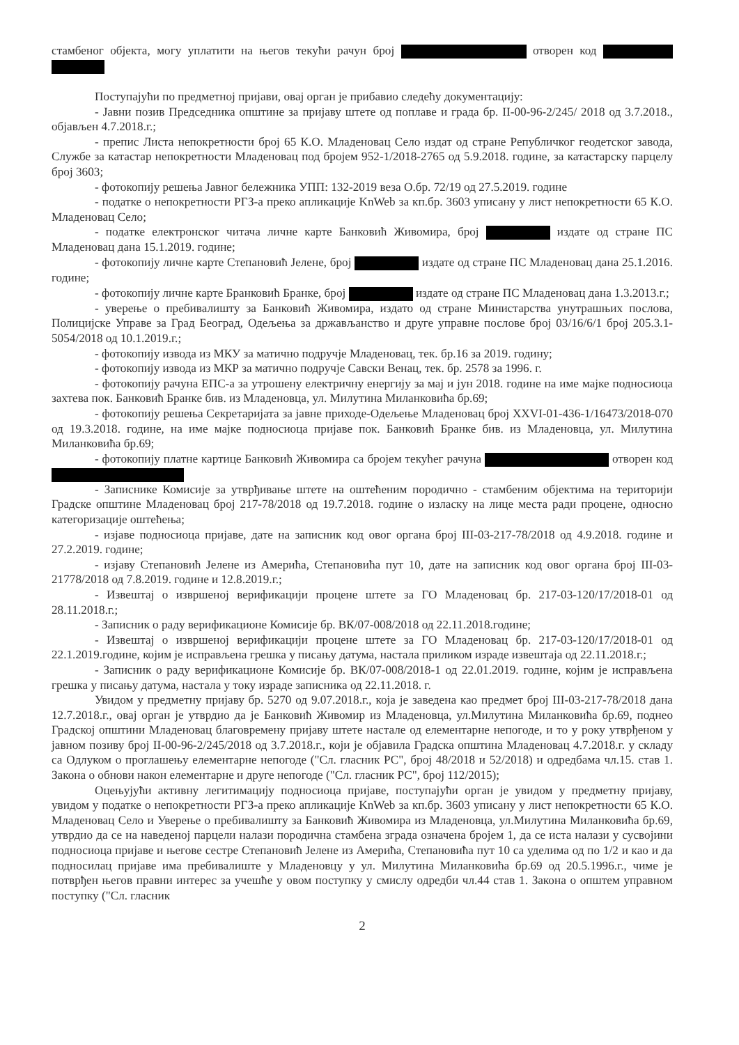стамбеног објекта, могу уплатити на његов текући рачун број отворен код
Поступајући по предметној пријави, овај орган је прибавио следећу документацију:
- Јавни позив Председника општине за пријаву штете од поплаве и града бр. II-00-96-2/245/ 2018 од 3.7.2018., објављен 4.7.2018.г.;
- препис Листа непокретности број 65 К.О. Младеновац Село издат од стране Републичког геодетског завода, Службе за катастар непокретности Младеновац под бројем 952-1/2018-2765 од 5.9.2018. године, за катастарску парцелу број 3603;
- фотокопију решења Јавног бележника УПП: 132-2019 веза О.бр. 72/19 од 27.5.2019. године
- податке о непокретности РГЗ-а преко апликације KnWeb за кп.бр. 3603 уписану у лист непокретности 65 К.О. Младеновац Село;
- податке електронског читача личне карте Банковић Живомира, број издате од стране ПС Младеновац дана 15.1.2019. године;
- фотокопију личне карте Степановић Јелене, број издате од стране ПС Младеновац дана 25.1.2016. године;
- фотокопију личне карте Бранковић Бранке, број издате од стране ПС Младеновац дана 1.3.2013.г.;
- уверење о пребивалишту за Банковић Живомира, издато од стране Министарства унутрашњих послова, Полицијске Управе за Град Београд, Одељења за држављанство и друге управне послове број 03/16/6/1 број 205.3.1-5054/2018 од 10.1.2019.г.;
- фотокопију извода из МКУ за матично подручје Младеновац, тек. бр.16 за 2019. годину;
- фотокопију извода из МКР за матично подручје Савски Венац, тек. бр. 2578 за 1996. г.
- фотокопију рачуна ЕПС-а за утрошену електричну енергију за мај и јун 2018. године на име мајке подносиоца захтева пок. Банковић Бранке бив. из Младеновца, ул. Милутина Миланковића бр.69;
- фотокопију решења Секретаријата за јавне приходе-Одељење Младеновац број XXVI-01-436-1/16473/2018-070 од 19.3.2018. године, на име мајке подносиоца пријаве пок. Банковић Бранке бив. из Младеновца, ул. Милутина Миланковића бр.69;
- фотокопију платне картице Банковић Живомира са бројем текућег рачуна отворен код
- Записнике Комисије за утврђивање штете на оштећеним породично - стамбеним објектима на територији Градске општине Младеновац број 217-78/2018 од 19.7.2018. године о изласку на лице места ради процене, односно категоризације оштећења;
- изјаве подносиоца пријаве, дате на записник код овог органа број III-03-217-78/2018 од 4.9.2018. године и 27.2.2019. године;
- изјаву Степановић Јелене из Амерића, Степановића пут 10, дате на записник код овог органа број III-03-21778/2018 од 7.8.2019. године и 12.8.2019.г.;
- Извештај о извршеној верификацији процене штете за ГО Младеновац бр. 217-03-120/17/2018-01 од 28.11.2018.г.;
- Записник о раду верификационе Комисије бр. ВК/07-008/2018 од 22.11.2018.године;
- Извештај о извршеној верификацији процене штете за ГО Младеновац бр. 217-03-120/17/2018-01 од 22.1.2019.године, којим је исправљена грешка у писању датума, настала приликом израде извештаја од 22.11.2018.г.;
- Записник о раду верификационе Комисије бр. ВК/07-008/2018-1 од 22.01.2019. године, којим је исправљена грешка у писању датума, настала у току израде записника од 22.11.2018. г.
Увидом у предметну пријаву бр. 5270 од 9.07.2018.г., која је заведена као предмет број III-03-217-78/2018 дана 12.7.2018.г., овај орган је утврдио да је Банковић Живомир из Младеновца, ул.Милутина Миланковића бр.69, поднео Градској општини Младеновац благовремену пријаву штете настале од елементарне непогоде, и то у року утврђеном у јавном позиву број II-00-96-2/245/2018 од 3.7.2018.г., који је објавила Градска општина Младеновац 4.7.2018.г. у складу са Одлуком о проглашењу елементарне непогоде ("Сл. гласник РС", број 48/2018 и 52/2018) и одредбама чл.15. став 1. Закона о обнови након елементарне и друге непогоде ("Сл. гласник РС", број 112/2015);
Оцењујући активну легитимацију подносиоца пријаве, поступајући орган је увидом у предметну пријаву, увидом у податке о непокретности РГЗ-а преко апликације KnWeb за кп.бр. 3603 уписану у лист непокретности 65 К.О. Младеновац Село и Уверење о пребивалишту за Банковић Живомира из Младеновца, ул.Милутина Миланковића бр.69, утврдио да се на наведеној парцели налази породична стамбена зграда означена бројем 1, да се иста налази у сусвојини подносиоца пријаве и његове сестре Степановић Јелене из Амерића, Степановића пут 10 са уделима од по 1/2 и као и да подносилац пријаве има пребивалиште у Младеновцу у ул. Милутина Миланковића бр.69 од 20.5.1996.г., чиме је потврђен његов правни интерес за учешће у овом поступку у смислу одредби чл.44 став 1. Закона о општем управном поступку ("Сл. гласник
2